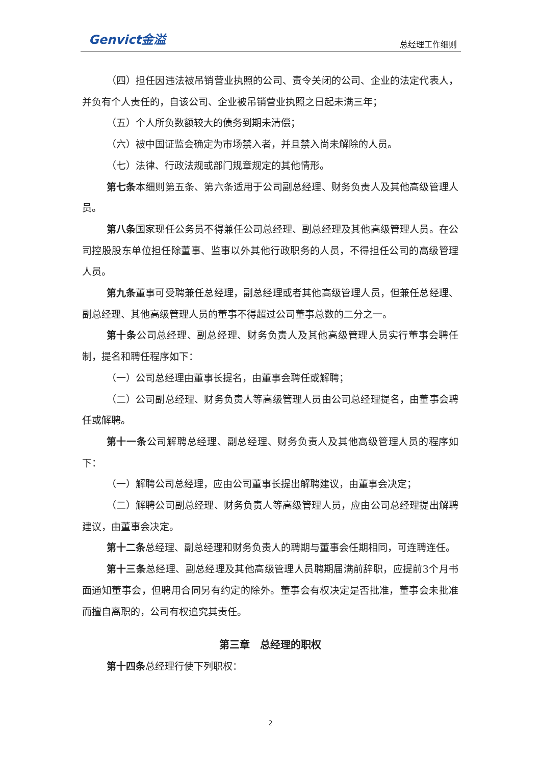Genvict金溢
总经理工作细则
（四）担任因违法被吊销营业执照的公司、责令关闭的公司、企业的法定代表人，并负有个人责任的，自该公司、企业被吊销营业执照之日起未满三年；
（五）个人所负数额较大的债务到期未清偿；
（六）被中国证监会确定为市场禁入者，并且禁入尚未解除的人员。
（七）法律、行政法规或部门规章规定的其他情形。
第七条本细则第五条、第六条适用于公司副总经理、财务负责人及其他高级管理人员。
第八条国家现任公务员不得兼任公司总经理、副总经理及其他高级管理人员。在公司控股股东单位担任除董事、监事以外其他行政职务的人员，不得担任公司的高级管理人员。
第九条董事可受聘兼任总经理，副总经理或者其他高级管理人员，但兼任总经理、副总经理、其他高级管理人员的董事不得超过公司董事总数的二分之一。
第十条公司总经理、副总经理、财务负责人及其他高级管理人员实行董事会聘任制，提名和聘任程序如下：
（一）公司总经理由董事长提名，由董事会聘任或解聘；
（二）公司副总经理、财务负责人等高级管理人员由公司总经理提名，由董事会聘任或解聘。
第十一条公司解聘总经理、副总经理、财务负责人及其他高级管理人员的程序如下：
（一）解聘公司总经理，应由公司董事长提出解聘建议，由董事会决定；
（二）解聘公司副总经理、财务负责人等高级管理人员，应由公司总经理提出解聘建议，由董事会决定。
第十二条总经理、副总经理和财务负责人的聘期与董事会任期相同，可连聘连任。
第十三条总经理、副总经理及其他高级管理人员聘期届满前辞职，应提前3个月书面通知董事会，但聘用合同另有约定的除外。董事会有权决定是否批准，董事会未批准而擅自离职的，公司有权追究其责任。
第三章　总经理的职权
第十四条总经理行使下列职权：
2